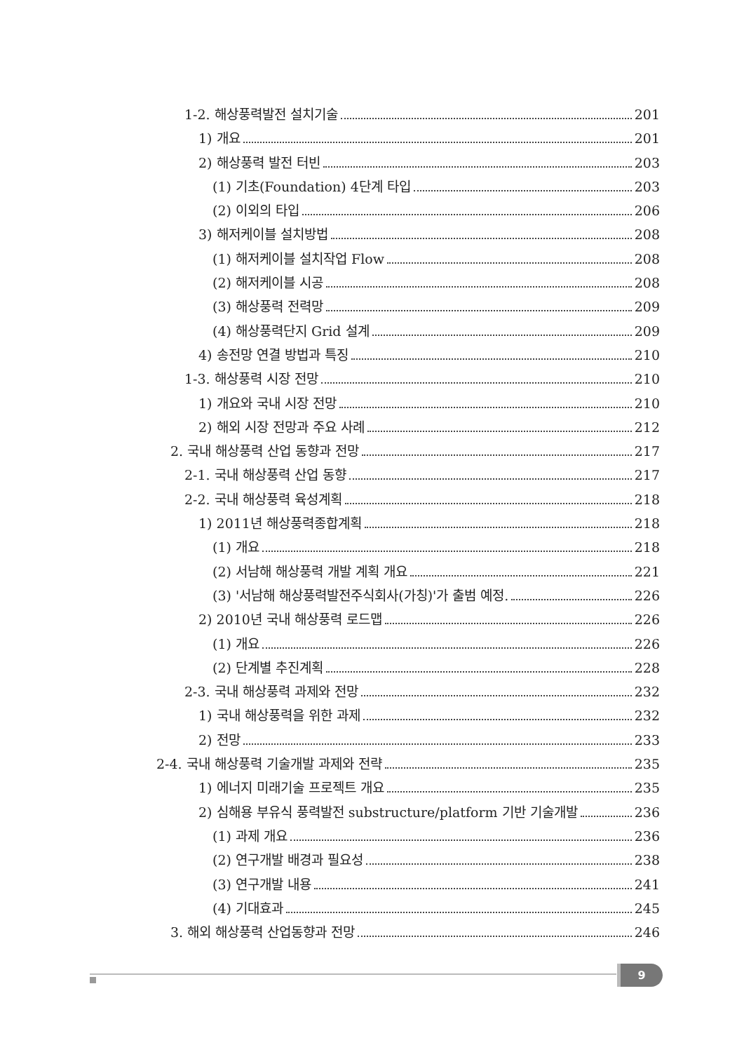1-2. 해상풍력발전 설치기술 201
1) 개요 201
2) 해상풍력 발전 터빈 203
(1) 기초(Foundation) 4단계 타입 203
(2) 이외의 타입 206
3) 해저케이블 설치방법 208
(1) 해저케이블 설치작업 Flow 208
(2) 해저케이블 시공 208
(3) 해상풍력 전력망 209
(4) 해상풍력단지 Grid 설계 209
4) 송전망 연결 방법과 특징 210
1-3. 해상풍력 시장 전망 210
1) 개요와 국내 시장 전망 210
2) 해외 시장 전망과 주요 사례 212
2. 국내 해상풍력 산업 동향과 전망 217
2-1. 국내 해상풍력 산업 동향 217
2-2. 국내 해상풍력 육성계획 218
1) 2011년 해상풍력종합계획 218
(1) 개요 218
(2) 서남해 해상풍력 개발 계획 개요 221
(3) '서남해 해상풍력발전주식회사(가칭)'가 출범 예정. 226
2) 2010년 국내 해상풍력 로드맵 226
(1) 개요 226
(2) 단계별 추진계획 228
2-3. 국내 해상풍력 과제와 전망 232
1) 국내 해상풍력을 위한 과제 232
2) 전망 233
2-4. 국내 해상풍력 기술개발 과제와 전략 235
1) 에너지 미래기술 프로젝트 개요 235
2) 심해용 부유식 풍력발전 substructure/platform 기반 기술개발 236
(1) 과제 개요 236
(2) 연구개발 배경과 필요성 238
(3) 연구개발 내용 241
(4) 기대효과 245
3. 해외 해상풍력 산업동향과 전망 246
9